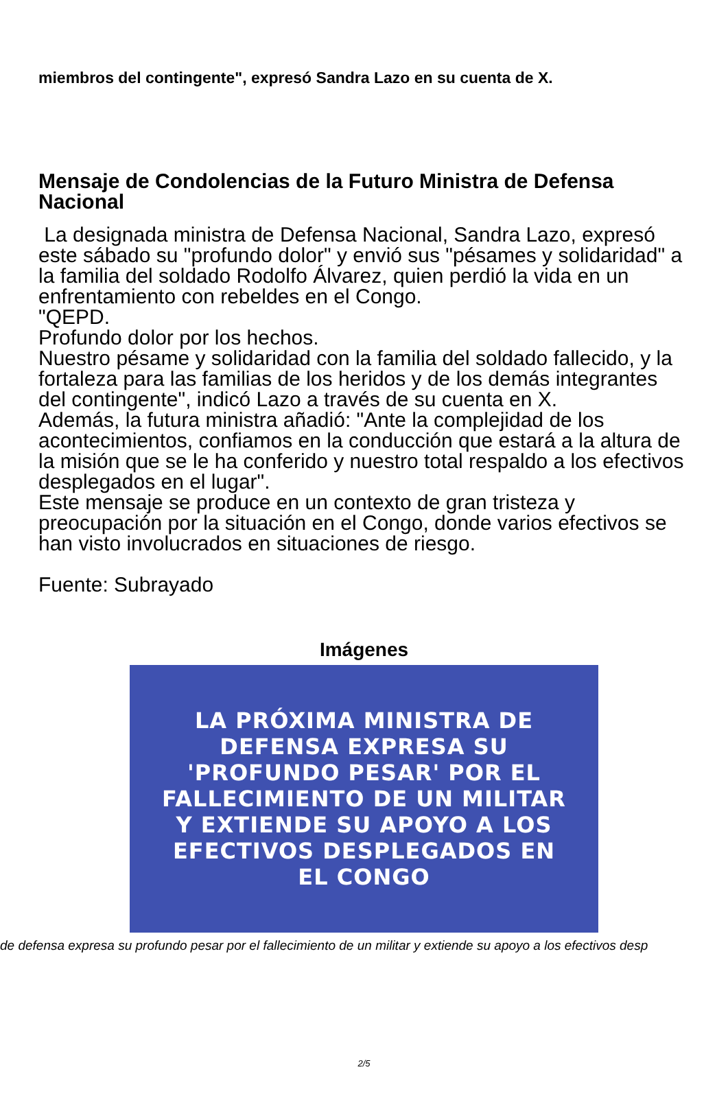miembros del contingente", expresó Sandra Lazo en su cuenta de X.
Mensaje de Condolencias de la Futuro Ministra de Defensa Nacional
La designada ministra de Defensa Nacional, Sandra Lazo, expresó este sábado su "profundo dolor" y envió sus "pésames y solidaridad" a la familia del soldado Rodolfo Álvarez, quien perdió la vida en un enfrentamiento con rebeldes en el Congo.
"QEPD.
Profundo dolor por los hechos.
Nuestro pésame y solidaridad con la familia del soldado fallecido, y la fortaleza para las familias de los heridos y de los demás integrantes del contingente", indicó Lazo a través de su cuenta en X.
Además, la futura ministra añadió: "Ante la complejidad de los acontecimientos, confiamos en la conducción que estará a la altura de la misión que se le ha conferido y nuestro total respaldo a los efectivos desplegados en el lugar".
Este mensaje se produce en un contexto de gran tristeza y preocupación por la situación en el Congo, donde varios efectivos se han visto involucrados en situaciones de riesgo.
Fuente: Subrayado
Imágenes
LA PRÓXIMA MINISTRA DE
DEFENSA EXPRESA SU
'PROFUNDO PESAR' POR EL
FALLECIMIENTO DE UN MILITAR
Y EXTIENDE SU APOYO A LOS
EFECTIVOS DESPLEGADOS EN
EL CONGO
de defensa expresa su profundo pesar por el fallecimiento de un militar y extiende su apoyo a los efectivos desp
2/5